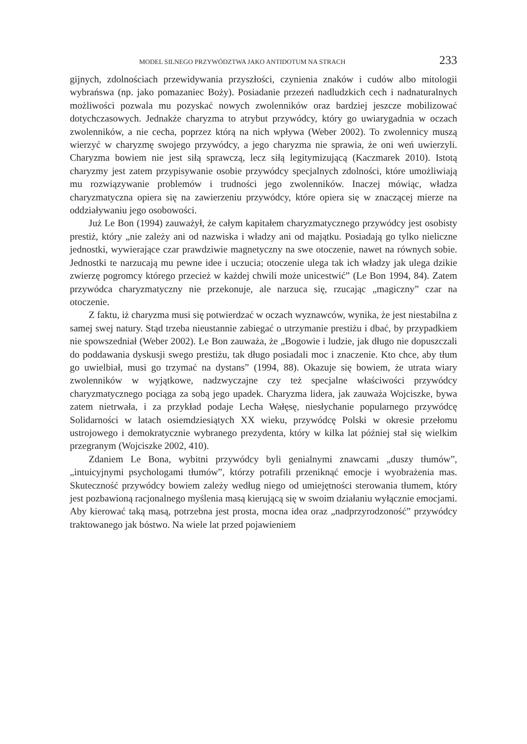MODEL SILNEGO PRZYWÓDZTWA JAKO ANTIDOTUM NA STRACH 233
gijnych, zdolnościach przewidywania przyszłości, czynienia znaków i cudów albo mitologii wybrańswa (np. jako pomazaniec Boży). Posiadanie przezeń nadludzkich cech i nadnaturalnych możliwości pozwala mu pozyskać nowych zwolenników oraz bardziej jeszcze mobilizować dotychczasowych. Jednakże charyzma to atrybut przywódcy, który go uwiarygadnia w oczach zwolenników, a nie cecha, poprzez którą na nich wpływa (Weber 2002). To zwolennicy muszą wierzyć w charyzmę swojego przywódcy, a jego charyzma nie sprawia, że oni weń uwierzyli. Charyzma bowiem nie jest siłą sprawczą, lecz siłą legitymizującą (Kaczmarek 2010). Istotą charyzmy jest zatem przypisywanie osobie przywódcy specjalnych zdolności, które umożliwiają mu rozwiązywanie problemów i trudności jego zwolenników. Inaczej mówiąc, władza charyzmatyczna opiera się na zawierzeniu przywódcy, które opiera się w znaczącej mierze na oddziaływaniu jego osobowości.
Już Le Bon (1994) zauważył, że całym kapitałem charyzmatycznego przywódcy jest osobisty prestiż, który „nie zależy ani od nazwiska i władzy ani od majątku. Posiadają go tylko nieliczne jednostki, wywierające czar prawdziwie magnetyczny na swe otoczenie, nawet na równych sobie. Jednostki te narzucają mu pewne idee i uczucia; otoczenie ulega tak ich władzy jak ulega dzikie zwierzę pogromcy którego przecież w każdej chwili może unicestwić” (Le Bon 1994, 84). Zatem przywódca charyzmatyczny nie przekonuje, ale narzuca się, rzucając „magiczny” czar na otoczenie.
Z faktu, iż charyzma musi się potwierdzać w oczach wyznawców, wynika, że jest niestabilna z samej swej natury. Stąd trzeba nieustannie zabiegać o utrzymanie prestiżu i dbać, by przypadkiem nie spowszedniał (Weber 2002). Le Bon zauważa, że „Bogowie i ludzie, jak długo nie dopuszczali do poddawania dyskusji swego prestiżu, tak długo posiadali moc i znaczenie. Kto chce, aby tłum go uwielbiał, musi go trzymać na dystans” (1994, 88). Okazuje się bowiem, że utrata wiary zwolenników w wyjątkowe, nadzwyczajne czy też specjalne właściwości przywódcy charyzmatycznego pociąga za sobą jego upadek. Charyzma lidera, jak zauważa Wojciszke, bywa zatem nietrwała, i za przykład podaje Lecha Wałęsę, niesłychanie popularnego przywódcę Solidarności w latach osiemdziesiątych XX wieku, przywódcę Polski w okresie przełomu ustrojowego i demokratycznie wybranego prezydenta, który w kilka lat później stał się wielkim przegranym (Wojciszke 2002, 410).
Zdaniem Le Bona, wybitni przywódcy byli genialnymi znawcami „duszy tłumów”, „intuicyjnymi psychologami tłumów”, którzy potrafili przeniknąć emocje i wyobrażenia mas. Skuteczność przywódcy bowiem zależy według niego od umiejętności sterowania tłumem, który jest pozbawioną racjonalnego myślenia masą kierującą się w swoim działaniu wyłącznie emocjami. Aby kierować taką masą, potrzebna jest prosta, mocna idea oraz „nadprzyrodzoność” przywódcy traktowanego jak bóstwo. Na wiele lat przed pojawieniem